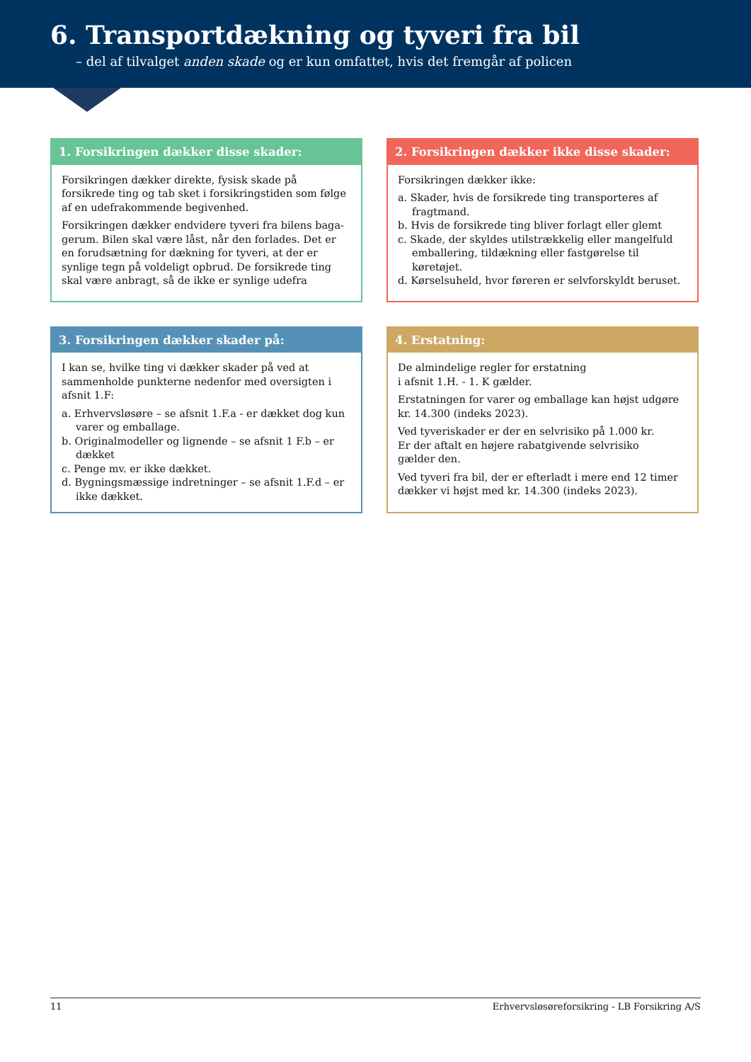6. Transportdækning og tyveri fra bil
– del af tilvalget anden skade og er kun omfattet, hvis det fremgår af policen
1. Forsikringen dækker disse skader:
Forsikringen dækker direkte, fysisk skade på forsikrede ting og tab sket i forsikringstiden som følge af en udefra­kommende begivenhed.
Forsikringen dækker endvidere tyveri fra bilens baga­gerum. Bilen skal være låst, når den forlades. Det er en forudsætning for dækning for tyveri, at der er synlige tegn på voldeligt opbrud. De forsikrede ting skal være anbragt, så de ikke er synlige udefra
2. Forsikringen dækker ikke disse skader:
Forsikringen dækker ikke:
a. Skader, hvis de forsikrede ting transporteres af fragtmand.
b. Hvis de forsikrede ting bliver forlagt eller glemt
c. Skade, der skyldes utilstrækkelig eller mangelfuld emballering, tildækning eller fastgørelse til køretøjet.
d. Kørselsuheld, hvor føreren er selvforskyldt beruset.
3. Forsikringen dækker skader på:
I kan se, hvilke ting vi dækker skader på ved at sammen­holde punkterne nedenfor med oversigten i afsnit 1.F:
a. Erhvervsløsøre – se afsnit 1.F.a - er dækket dog kun varer og emballage.
b. Originalmodeller og lignende – se afsnit 1 F.b – er dækket
c. Penge mv. er ikke dækket.
d. Bygningsmæssige indretninger – se afsnit 1.F.d – er ikke dækket.
4. Erstatning:
De almindelige regler for erstatning
i afsnit 1.H. - 1. K gælder.
Erstatningen for varer og emballage kan højst udgøre kr. 14.300 (indeks 2023).
Ved tyveriskader er der en selvrisiko på 1.000 kr.
Er der aftalt en højere rabatgivende selvrisiko
gælder den.
Ved tyveri fra bil, der er efterladt i mere end 12 timer dækker vi højst med kr. 14.300 (indeks 2023).
11 Erhvervsløsøreforsikring - LB Forsikring A/S